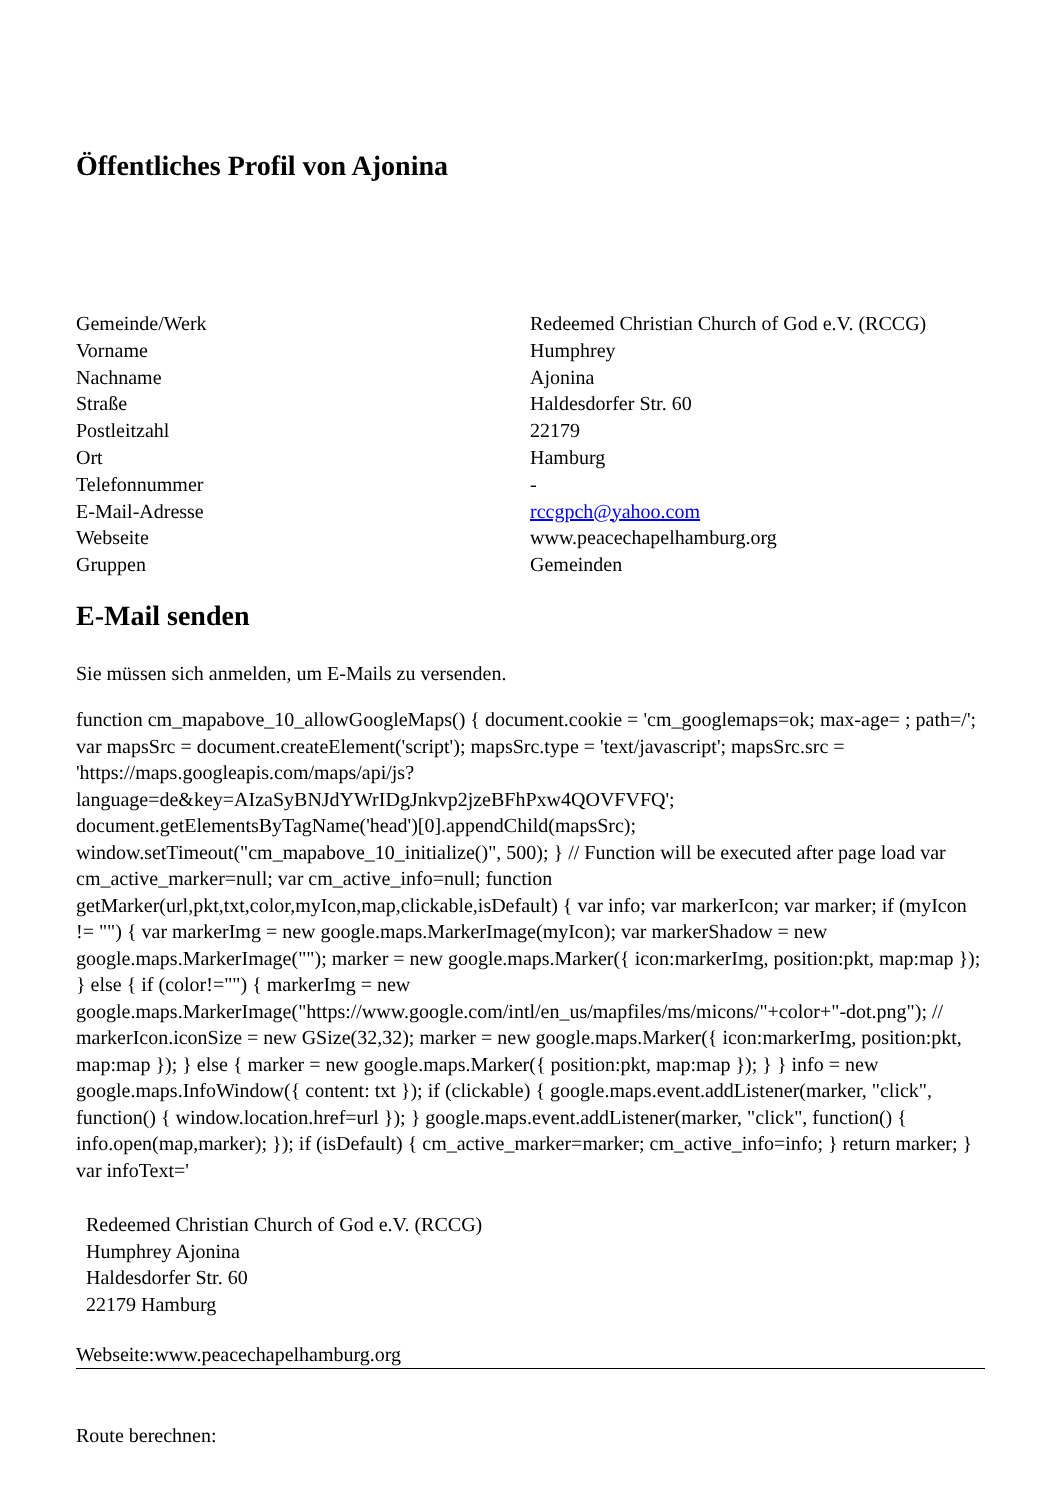Öffentliches Profil von Ajonina
| Gemeinde/Werk | Redeemed Christian Church of God e.V. (RCCG) |
| Vorname | Humphrey |
| Nachname | Ajonina |
| Straße | Haldesdorfer Str. 60 |
| Postleitzahl | 22179 |
| Ort | Hamburg |
| Telefonnummer | - |
| E-Mail-Adresse | rccgpch@yahoo.com |
| Webseite | www.peacechapelhamburg.org |
| Gruppen | Gemeinden |
E-Mail senden
Sie müssen sich anmelden, um E-Mails zu versenden.
function cm_mapabove_10_allowGoogleMaps() { document.cookie = 'cm_googlemaps=ok; max-age= ; path=/'; var mapsSrc = document.createElement('script'); mapsSrc.type = 'text/javascript'; mapsSrc.src = 'https://maps.googleapis.com/maps/api/js?language=de&key=AIzaSyBNJdYWrIDgJnkvp2jzeBFhPxw4QOVFVFQ'; document.getElementsByTagName('head')[0].appendChild(mapsSrc); window.setTimeout("cm_mapabove_10_initialize()", 500); } // Function will be executed after page load var cm_active_marker=null; var cm_active_info=null; function getMarker(url,pkt,txt,color,myIcon,map,clickable,isDefault) { var info; var markerIcon; var marker; if (myIcon != "") { var markerImg = new google.maps.MarkerImage(myIcon); var markerShadow = new google.maps.MarkerImage(""); marker = new google.maps.Marker({ icon:markerImg, position:pkt, map:map }); } else { if (color!="") { markerImg = new google.maps.MarkerImage("https://www.google.com/intl/en_us/mapfiles/ms/micons/"+color+"-dot.png"); // markerIcon.iconSize = new GSize(32,32); marker = new google.maps.Marker({ icon:markerImg, position:pkt, map:map }); } else { marker = new google.maps.Marker({ position:pkt, map:map }); } } info = new google.maps.InfoWindow({ content: txt }); if (clickable) { google.maps.event.addListener(marker, "click", function() { window.location.href=url }); } google.maps.event.addListener(marker, "click", function() { info.open(map,marker); }); if (isDefault) { cm_active_marker=marker; cm_active_info=info; } return marker; } var infoText='
Redeemed Christian Church of God e.V. (RCCG)
Humphrey Ajonina
Haldesdorfer Str. 60
22179 Hamburg
Webseite:www.peacechapelhamburg.org
Route berechnen: